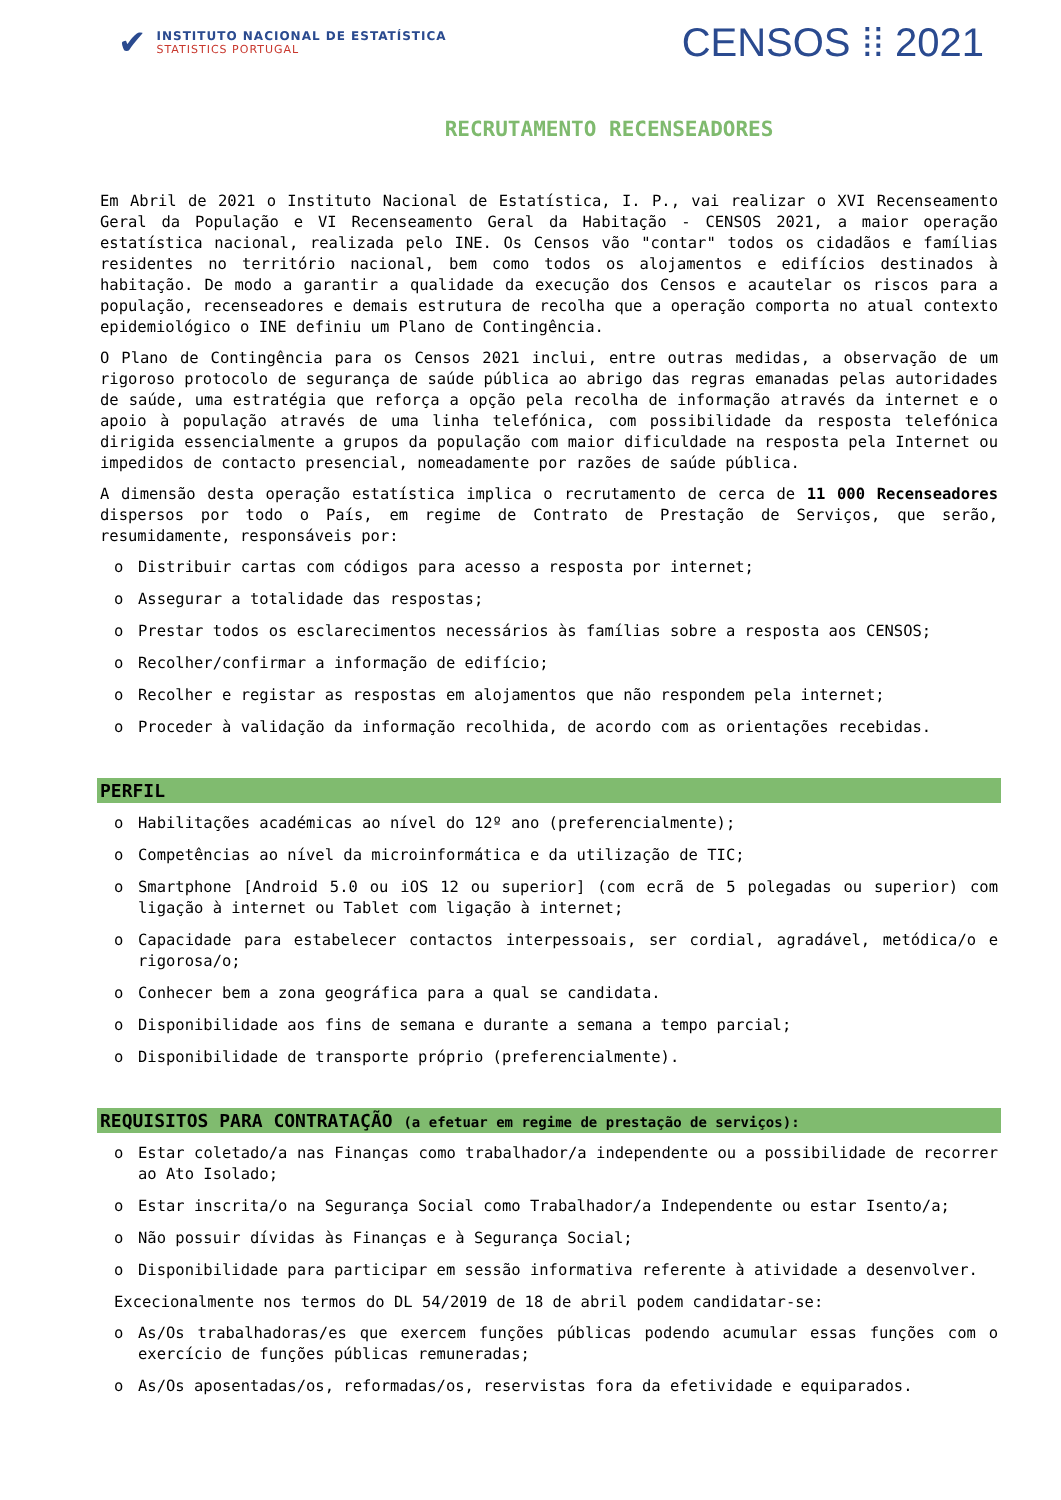✔
INSTITUTO NACIONAL DE ESTATÍSTICA
STATISTICS PORTUGAL
CENSOS ⁞⁞ 2021
RECRUTAMENTO RECENSEADORES
Em Abril de 2021 o Instituto Nacional de Estatística, I. P., vai realizar o XVI Recenseamento Geral da População e VI Recenseamento Geral da Habitação - CENSOS 2021, a maior operação estatística nacional, realizada pelo INE. Os Censos vão "contar" todos os cidadãos e famílias residentes no território nacional, bem como todos os alojamentos e edifícios destinados à habitação. De modo a garantir a qualidade da execução dos Censos e acautelar os riscos para a população, recenseadores e demais estrutura de recolha que a operação comporta no atual contexto epidemiológico o INE definiu um Plano de Contingência.
O Plano de Contingência para os Censos 2021 inclui, entre outras medidas, a observação de um rigoroso protocolo de segurança de saúde pública ao abrigo das regras emanadas pelas autoridades de saúde, uma estratégia que reforça a opção pela recolha de informação através da internet e o apoio à população através de uma linha telefónica, com possibilidade da resposta telefónica dirigida essencialmente a grupos da população com maior dificuldade na resposta pela Internet ou impedidos de contacto presencial, nomeadamente por razões de saúde pública.
A dimensão desta operação estatística implica o recrutamento de cerca de 11 000 Recenseadores dispersos por todo o País, em regime de Contrato de Prestação de Serviços, que serão, resumidamente, responsáveis por:
o Distribuir cartas com códigos para acesso a resposta por internet;
o Assegurar a totalidade das respostas;
o Prestar todos os esclarecimentos necessários às famílias sobre a resposta aos CENSOS;
o Recolher/confirmar a informação de edifício;
o Recolher e registar as respostas em alojamentos que não respondem pela internet;
o Proceder à validação da informação recolhida, de acordo com as orientações recebidas.
PERFIL
o Habilitações académicas ao nível do 12º ano (preferencialmente);
o Competências ao nível da microinformática e da utilização de TIC;
o Smartphone [Android 5.0 ou iOS 12 ou superior] (com ecrã de 5 polegadas ou superior) com ligação à internet ou Tablet com ligação à internet;
o Capacidade para estabelecer contactos interpessoais, ser cordial, agradável, metódica/o e rigorosa/o;
o Conhecer bem a zona geográfica para a qual se candidata.
o Disponibilidade aos fins de semana e durante a semana a tempo parcial;
o Disponibilidade de transporte próprio (preferencialmente).
REQUISITOS PARA CONTRATAÇÃO (a efetuar em regime de prestação de serviços):
o Estar coletado/a nas Finanças como trabalhador/a independente ou a possibilidade de recorrer ao Ato Isolado;
o Estar inscrita/o na Segurança Social como Trabalhador/a Independente ou estar Isento/a;
o Não possuir dívidas às Finanças e à Segurança Social;
o Disponibilidade para participar em sessão informativa referente à atividade a desenvolver.
Excecionalmente nos termos do DL 54/2019 de 18 de abril podem candidatar-se:
o As/Os trabalhadoras/es que exercem funções públicas podendo acumular essas funções com o exercício de funções públicas remuneradas;
o As/Os aposentadas/os, reformadas/os, reservistas fora da efetividade e equiparados.